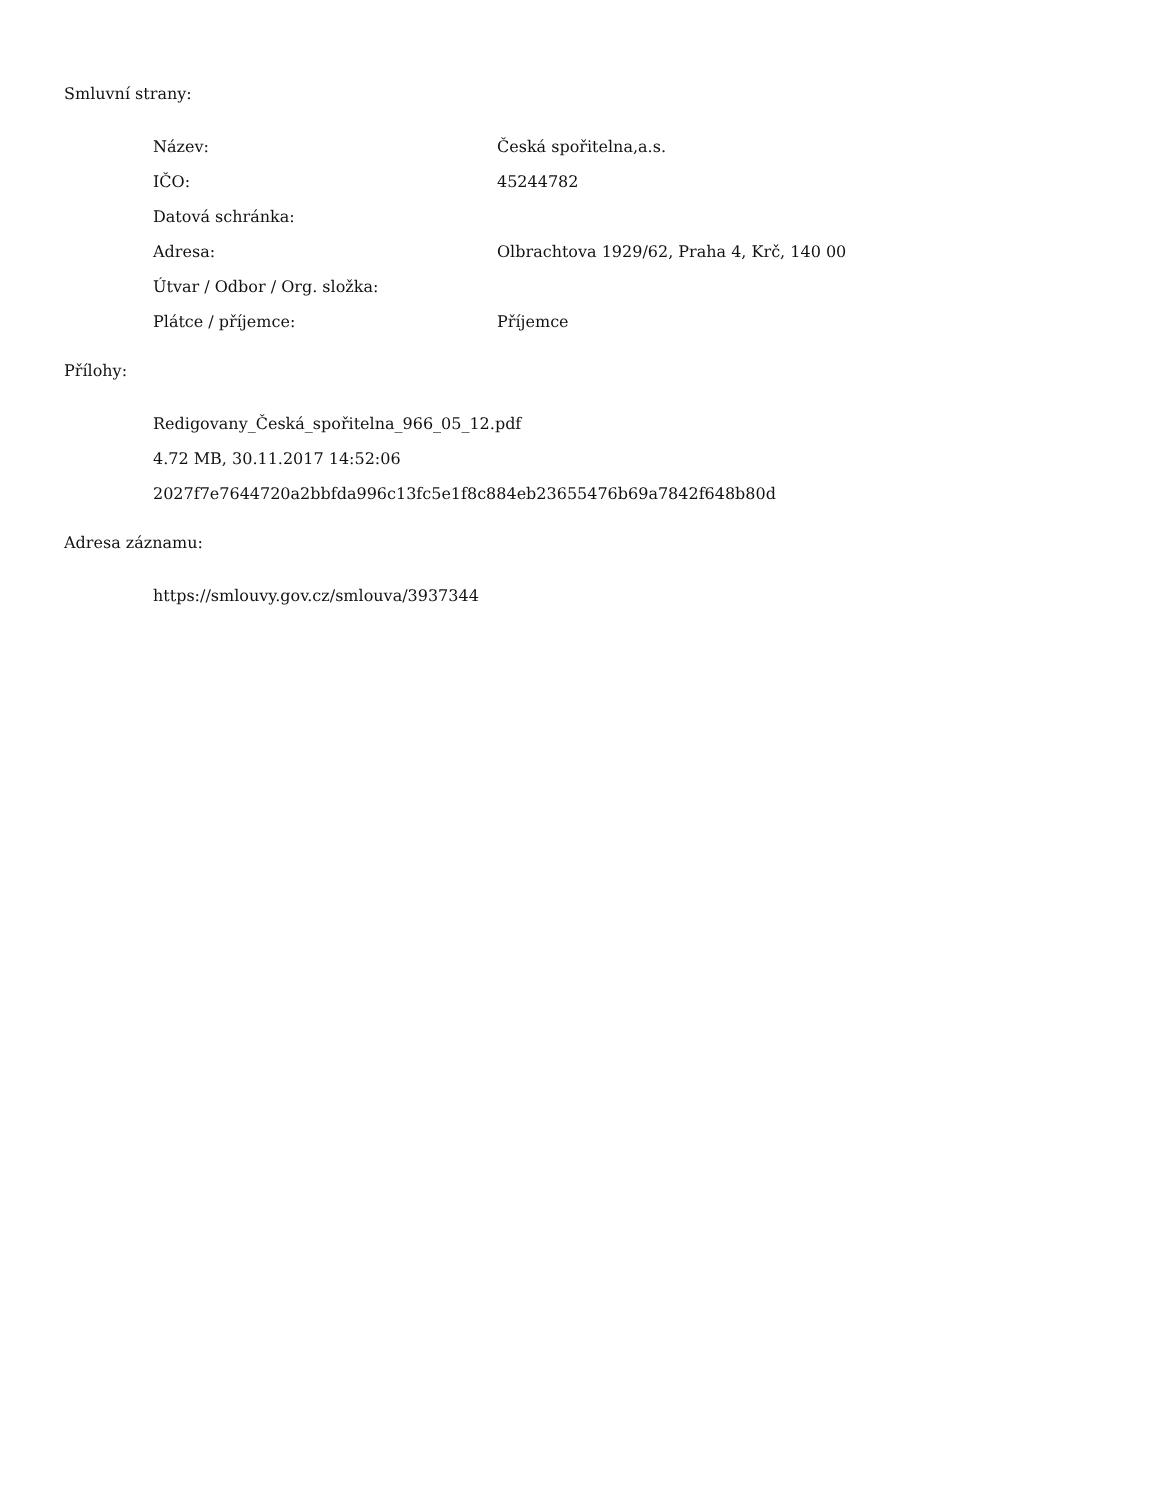Smluvní strany:
| Název: | Česká spořitelna,a.s. |
| IČO: | 45244782 |
| Datová schránka: | |
| Adresa: | Olbrachtova 1929/62, Praha 4, Krč, 140 00 |
| Útvar / Odbor / Org. složka: | |
| Plátce / příjemce: | Příjemce |
Přílohy:
Redigovany_Česká_spořitelna_966_05_12.pdf
4.72 MB, 30.11.2017 14:52:06
2027f7e7644720a2bbfda996c13fc5e1f8c884eb23655476b69a7842f648b80d
Adresa záznamu:
https://smlouvy.gov.cz/smlouva/3937344